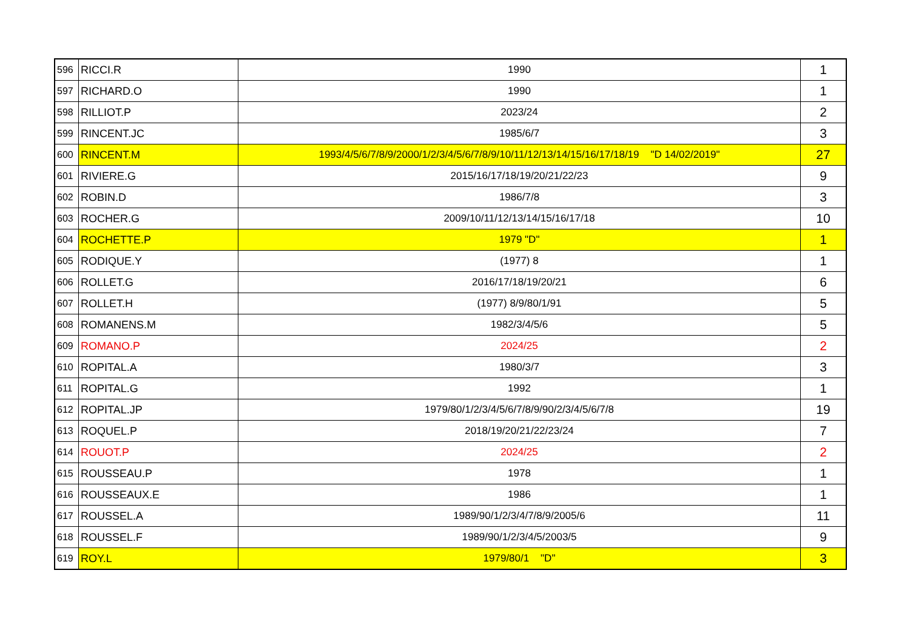| 596 | RICCI.R | 1990 | 1 |
| 597 | RICHARD.O | 1990 | 1 |
| 598 | RILLIOT.P | 2023/24 | 2 |
| 599 | RINCENT.JC | 1985/6/7 | 3 |
| 600 | RINCENT.M | 1993/4/5/6/7/8/9/2000/1/2/3/4/5/6/7/8/9/10/11/12/13/14/15/16/17/18/19 "D 14/02/2019" | 27 |
| 601 | RIVIERE.G | 2015/16/17/18/19/20/21/22/23 | 9 |
| 602 | ROBIN.D | 1986/7/8 | 3 |
| 603 | ROCHER.G | 2009/10/11/12/13/14/15/16/17/18 | 10 |
| 604 | ROCHETTE.P | 1979 "D" | 1 |
| 605 | RODIQUE.Y | (1977) 8 | 1 |
| 606 | ROLLET.G | 2016/17/18/19/20/21 | 6 |
| 607 | ROLLET.H | (1977) 8/9/80/1/91 | 5 |
| 608 | ROMANENS.M | 1982/3/4/5/6 | 5 |
| 609 | ROMANO.P | 2024/25 | 2 |
| 610 | ROPITAL.A | 1980/3/7 | 3 |
| 611 | ROPITAL.G | 1992 | 1 |
| 612 | ROPITAL.JP | 1979/80/1/2/3/4/5/6/7/8/9/90/2/3/4/5/6/7/8 | 19 |
| 613 | ROQUEL.P | 2018/19/20/21/22/23/24 | 7 |
| 614 | ROUOT.P | 2024/25 | 2 |
| 615 | ROUSSEAU.P | 1978 | 1 |
| 616 | ROUSSEAUX.E | 1986 | 1 |
| 617 | ROUSSEL.A | 1989/90/1/2/3/4/7/8/9/2005/6 | 11 |
| 618 | ROUSSEL.F | 1989/90/1/2/3/4/5/2003/5 | 9 |
| 619 | ROY.L | 1979/80/1 "D" | 3 |